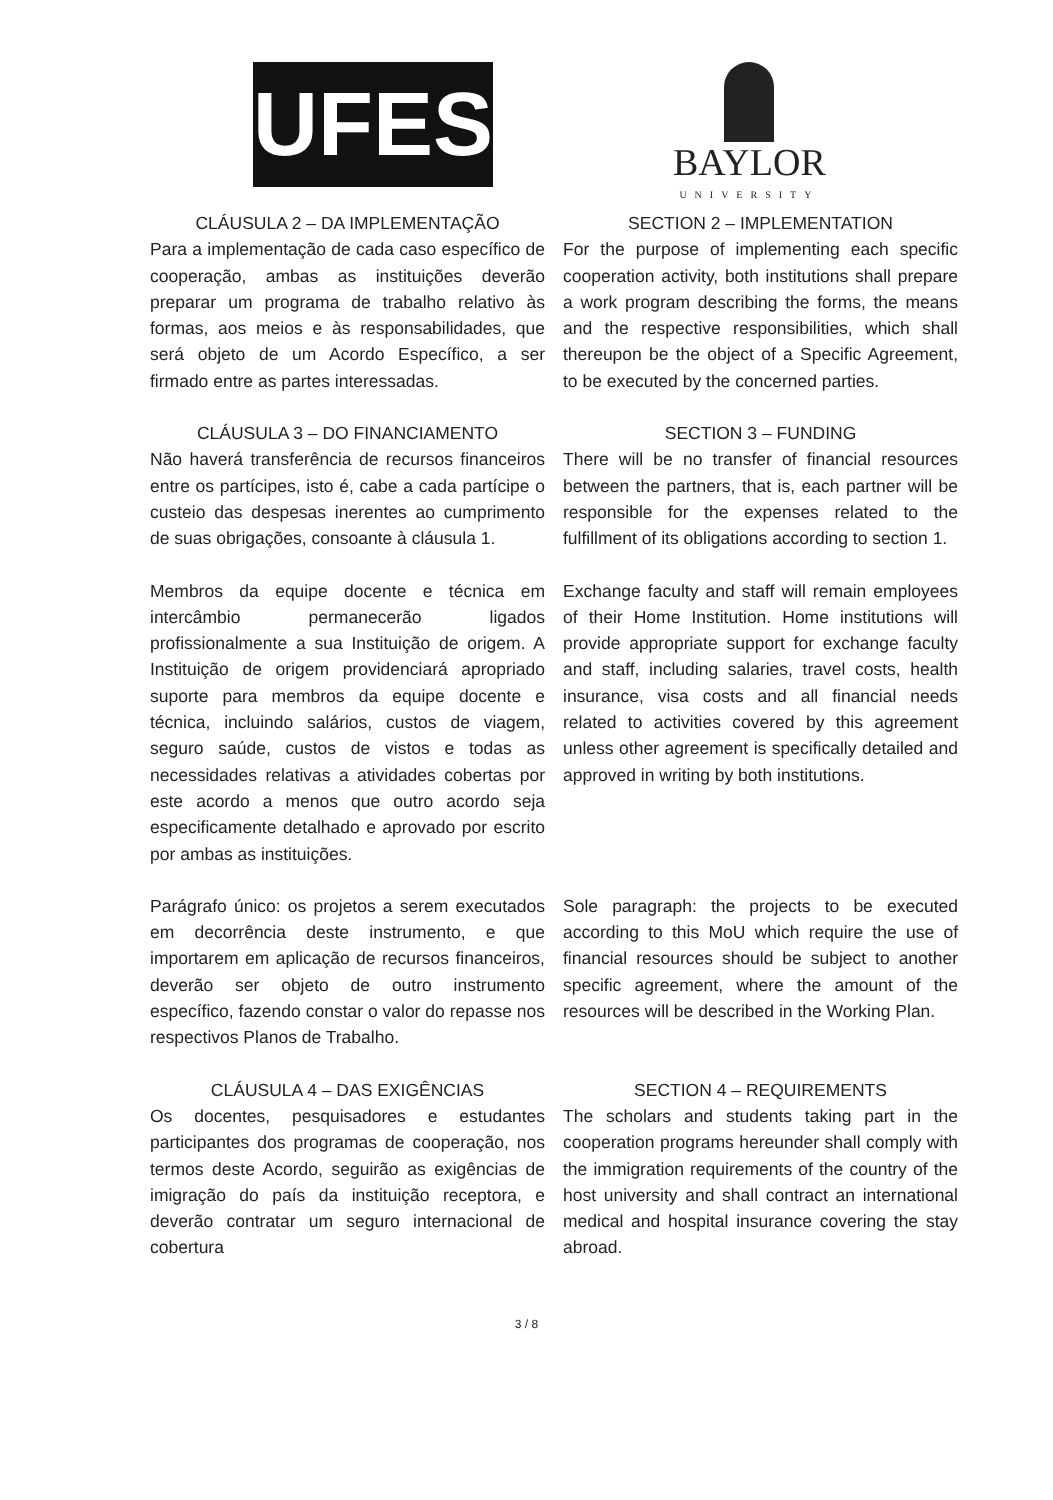UFES
BAYLOR
UNIVERSITY
CLÁUSULA 2 – DA IMPLEMENTAÇÃO
Para a implementação de cada caso específico de cooperação, ambas as instituições deverão preparar um programa de trabalho relativo às formas, aos meios e às responsabilidades, que será objeto de um Acordo Específico, a ser firmado entre as partes interessadas.
SECTION 2 – IMPLEMENTATION
For the purpose of implementing each specific cooperation activity, both institutions shall prepare a work program describing the forms, the means and the respective responsibilities, which shall thereupon be the object of a Specific Agreement, to be executed by the concerned parties.
CLÁUSULA 3 – DO FINANCIAMENTO
Não haverá transferência de recursos financeiros entre os partícipes, isto é, cabe a cada partícipe o custeio das despesas inerentes ao cumprimento de suas obrigações, consoante à cláusula 1.
SECTION 3 – FUNDING
There will be no transfer of financial resources between the partners, that is, each partner will be responsible for the expenses related to the fulfillment of its obligations according to section 1.
Membros da equipe docente e técnica em intercâmbio permanecerão ligados profissionalmente a sua Instituição de origem. A Instituição de origem providenciará apropriado suporte para membros da equipe docente e técnica, incluindo salários, custos de viagem, seguro saúde, custos de vistos e todas as necessidades relativas a atividades cobertas por este acordo a menos que outro acordo seja especificamente detalhado e aprovado por escrito por ambas as instituições.
Exchange faculty and staff will remain employees of their Home Institution. Home institutions will provide appropriate support for exchange faculty and staff, including salaries, travel costs, health insurance, visa costs and all financial needs related to activities covered by this agreement unless other agreement is specifically detailed and approved in writing by both institutions.
Parágrafo único: os projetos a serem executados em decorrência deste instrumento, e que importarem em aplicação de recursos financeiros, deverão ser objeto de outro instrumento específico, fazendo constar o valor do repasse nos respectivos Planos de Trabalho.
Sole paragraph: the projects to be executed according to this MoU which require the use of financial resources should be subject to another specific agreement, where the amount of the resources will be described in the Working Plan.
CLÁUSULA 4 – DAS EXIGÊNCIAS
Os docentes, pesquisadores e estudantes participantes dos programas de cooperação, nos termos deste Acordo, seguirão as exigências de imigração do país da instituição receptora, e deverão contratar um seguro internacional de cobertura
SECTION 4 – REQUIREMENTS
The scholars and students taking part in the cooperation programs hereunder shall comply with the immigration requirements of the country of the host university and shall contract an international medical and hospital insurance covering the stay abroad.
3 / 8